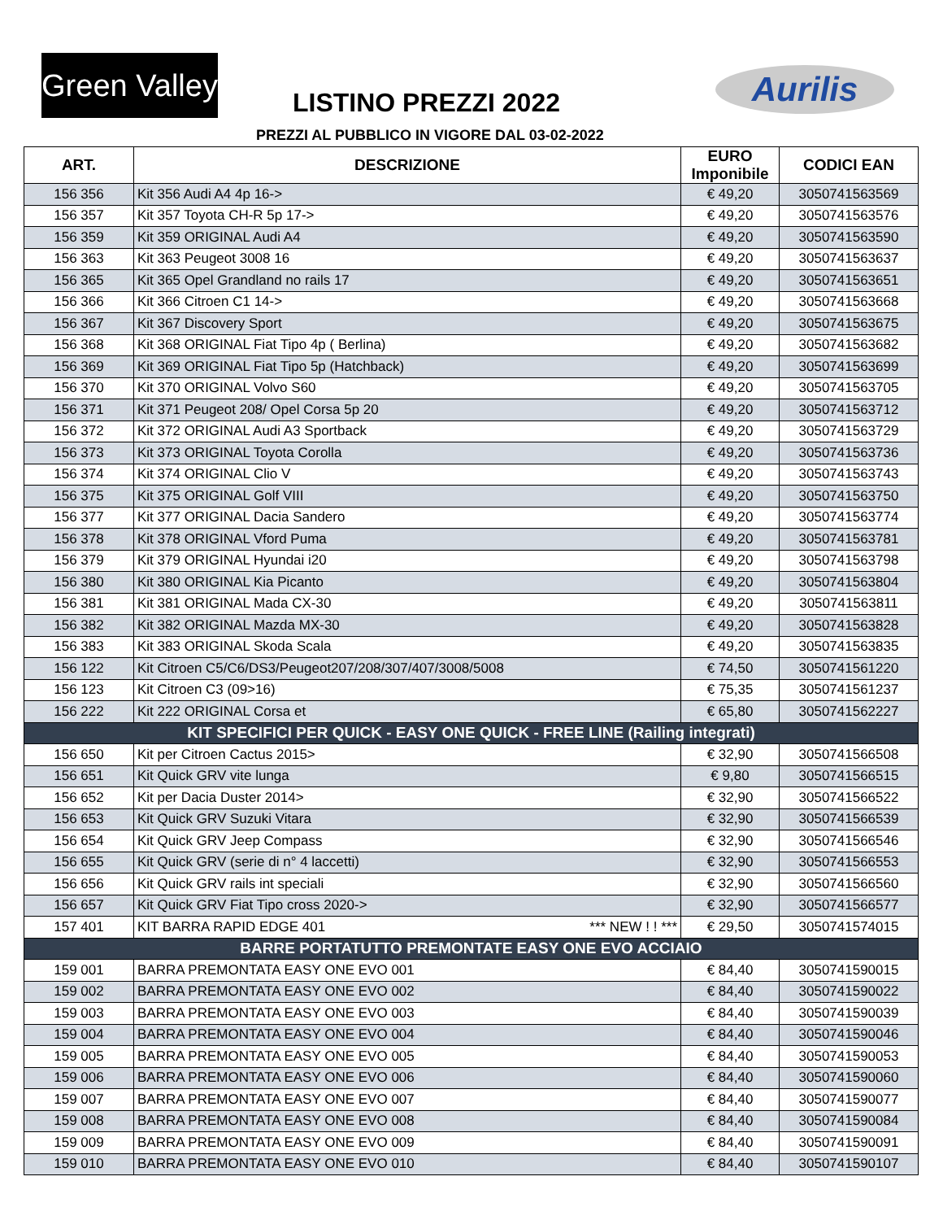Green Valley
LISTINO PREZZI 2022 Aurilis
PREZZI AL PUBBLICO IN VIGORE DAL 03-02-2022
| ART. | DESCRIZIONE | EURO Imponibile | CODICI EAN |
| --- | --- | --- | --- |
| 156 356 | Kit 356 Audi A4 4p 16-> | € 49,20 | 3050741563569 |
| 156 357 | Kit 357 Toyota CH-R 5p 17-> | € 49,20 | 3050741563576 |
| 156 359 | Kit 359 ORIGINAL Audi A4 | € 49,20 | 3050741563590 |
| 156 363 | Kit 363 Peugeot 3008 16 | € 49,20 | 3050741563637 |
| 156 365 | Kit 365 Opel Grandland no rails 17 | € 49,20 | 3050741563651 |
| 156 366 | Kit 366 Citroen C1 14-> | € 49,20 | 3050741563668 |
| 156 367 | Kit 367 Discovery Sport | € 49,20 | 3050741563675 |
| 156 368 | Kit 368 ORIGINAL Fiat Tipo 4p ( Berlina) | € 49,20 | 3050741563682 |
| 156 369 | Kit 369 ORIGINAL Fiat Tipo 5p (Hatchback) | € 49,20 | 3050741563699 |
| 156 370 | Kit 370 ORIGINAL Volvo S60 | € 49,20 | 3050741563705 |
| 156 371 | Kit 371 Peugeot 208/ Opel Corsa 5p 20 | € 49,20 | 3050741563712 |
| 156 372 | Kit 372 ORIGINAL Audi A3 Sportback | € 49,20 | 3050741563729 |
| 156 373 | Kit 373 ORIGINAL Toyota Corolla | € 49,20 | 3050741563736 |
| 156 374 | Kit 374 ORIGINAL Clio V | € 49,20 | 3050741563743 |
| 156 375 | Kit 375 ORIGINAL Golf VIII | € 49,20 | 3050741563750 |
| 156 377 | Kit 377 ORIGINAL Dacia Sandero | € 49,20 | 3050741563774 |
| 156 378 | Kit 378 ORIGINAL Vford Puma | € 49,20 | 3050741563781 |
| 156 379 | Kit 379 ORIGINAL Hyundai i20 | € 49,20 | 3050741563798 |
| 156 380 | Kit 380 ORIGINAL Kia Picanto | € 49,20 | 3050741563804 |
| 156 381 | Kit 381 ORIGINAL Mada CX-30 | € 49,20 | 3050741563811 |
| 156 382 | Kit 382 ORIGINAL Mazda MX-30 | € 49,20 | 3050741563828 |
| 156 383 | Kit 383 ORIGINAL Skoda Scala | € 49,20 | 3050741563835 |
| 156 122 | Kit Citroen C5/C6/DS3/Peugeot207/208/307/407/3008/5008 | € 74,50 | 3050741561220 |
| 156 123 | Kit Citroen C3 (09>16) | € 75,35 | 3050741561237 |
| 156 222 | Kit 222 ORIGINAL Corsa et | € 65,80 | 3050741562227 |
| KIT SPECIFICI PER QUICK - EASY ONE QUICK - FREE LINE (Railing integrati) | | | |
| 156 650 | Kit per Citroen Cactus 2015> | € 32,90 | 3050741566508 |
| 156 651 | Kit Quick GRV vite lunga | € 9,80 | 3050741566515 |
| 156 652 | Kit per Dacia Duster 2014> | € 32,90 | 3050741566522 |
| 156 653 | Kit Quick GRV Suzuki Vitara | € 32,90 | 3050741566539 |
| 156 654 | Kit Quick GRV Jeep Compass | € 32,90 | 3050741566546 |
| 156 655 | Kit Quick GRV (serie di n° 4 laccetti) | € 32,90 | 3050741566553 |
| 156 656 | Kit Quick GRV rails int speciali | € 32,90 | 3050741566560 |
| 156 657 | Kit Quick GRV Fiat Tipo cross 2020-> | € 32,90 | 3050741566577 |
| 157 401 | KIT BARRA RAPID EDGE 401 *** NEW ! ! *** | € 29,50 | 3050741574015 |
| BARRE PORTATUTTO PREMONTATE EASY ONE EVO ACCIAIO | | | |
| 159 001 | BARRA PREMONTATA EASY ONE EVO 001 | € 84,40 | 3050741590015 |
| 159 002 | BARRA PREMONTATA EASY ONE EVO 002 | € 84,40 | 3050741590022 |
| 159 003 | BARRA PREMONTATA EASY ONE EVO 003 | € 84,40 | 3050741590039 |
| 159 004 | BARRA PREMONTATA EASY ONE EVO 004 | € 84,40 | 3050741590046 |
| 159 005 | BARRA PREMONTATA EASY ONE EVO 005 | € 84,40 | 3050741590053 |
| 159 006 | BARRA PREMONTATA EASY ONE EVO 006 | € 84,40 | 3050741590060 |
| 159 007 | BARRA PREMONTATA EASY ONE EVO 007 | € 84,40 | 3050741590077 |
| 159 008 | BARRA PREMONTATA EASY ONE EVO 008 | € 84,40 | 3050741590084 |
| 159 009 | BARRA PREMONTATA EASY ONE EVO 009 | € 84,40 | 3050741590091 |
| 159 010 | BARRA PREMONTATA EASY ONE EVO 010 | € 84,40 | 3050741590107 |